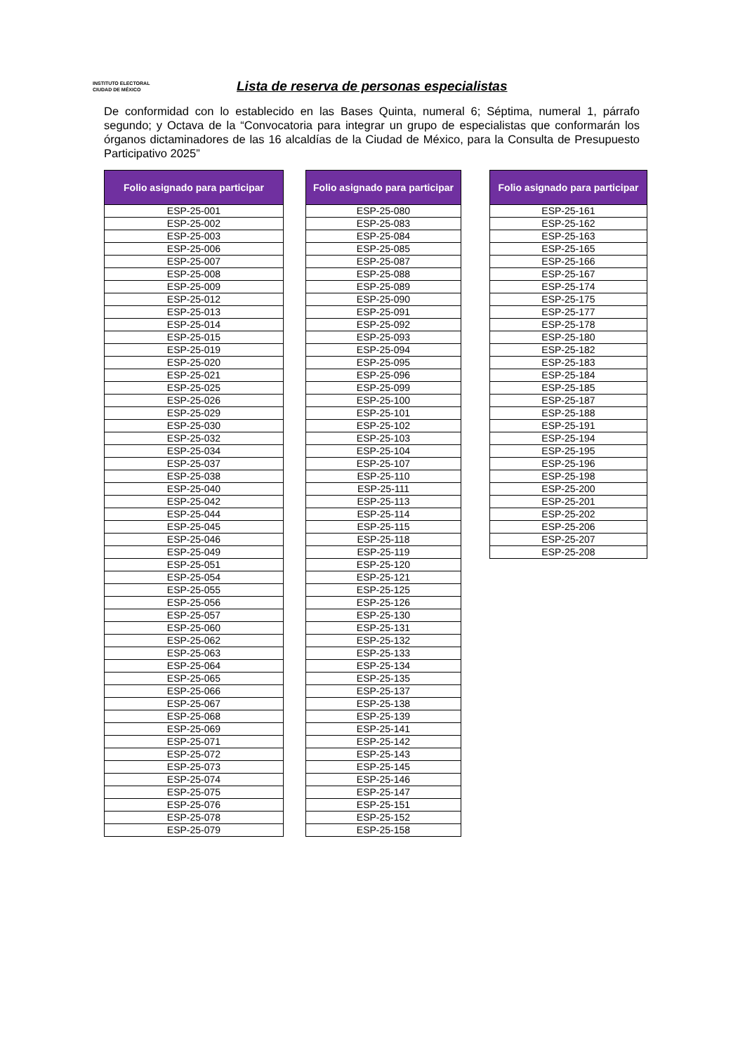INSTITUTO ELECTORAL
CIUDAD DE MÉXICO
Lista de reserva de personas especialistas
De conformidad con lo establecido en las Bases Quinta, numeral 6; Séptima, numeral 1, párrafo segundo; y Octava de la “Convocatoria para integrar un grupo de especialistas que conformarán los órganos dictaminadores de las 16 alcaldías de la Ciudad de México, para la Consulta de Presupuesto Participativo 2025”
| Folio asignado para participar |
| --- |
| ESP-25-001 |
| ESP-25-002 |
| ESP-25-003 |
| ESP-25-006 |
| ESP-25-007 |
| ESP-25-008 |
| ESP-25-009 |
| ESP-25-012 |
| ESP-25-013 |
| ESP-25-014 |
| ESP-25-015 |
| ESP-25-019 |
| ESP-25-020 |
| ESP-25-021 |
| ESP-25-025 |
| ESP-25-026 |
| ESP-25-029 |
| ESP-25-030 |
| ESP-25-032 |
| ESP-25-034 |
| ESP-25-037 |
| ESP-25-038 |
| ESP-25-040 |
| ESP-25-042 |
| ESP-25-044 |
| ESP-25-045 |
| ESP-25-046 |
| ESP-25-049 |
| ESP-25-051 |
| ESP-25-054 |
| ESP-25-055 |
| ESP-25-056 |
| ESP-25-057 |
| ESP-25-060 |
| ESP-25-062 |
| ESP-25-063 |
| ESP-25-064 |
| ESP-25-065 |
| ESP-25-066 |
| ESP-25-067 |
| ESP-25-068 |
| ESP-25-069 |
| ESP-25-071 |
| ESP-25-072 |
| ESP-25-073 |
| ESP-25-074 |
| ESP-25-075 |
| ESP-25-076 |
| ESP-25-078 |
| ESP-25-079 |
| Folio asignado para participar |
| --- |
| ESP-25-080 |
| ESP-25-083 |
| ESP-25-084 |
| ESP-25-085 |
| ESP-25-087 |
| ESP-25-088 |
| ESP-25-089 |
| ESP-25-090 |
| ESP-25-091 |
| ESP-25-092 |
| ESP-25-093 |
| ESP-25-094 |
| ESP-25-095 |
| ESP-25-096 |
| ESP-25-099 |
| ESP-25-100 |
| ESP-25-101 |
| ESP-25-102 |
| ESP-25-103 |
| ESP-25-104 |
| ESP-25-107 |
| ESP-25-110 |
| ESP-25-111 |
| ESP-25-113 |
| ESP-25-114 |
| ESP-25-115 |
| ESP-25-118 |
| ESP-25-119 |
| ESP-25-120 |
| ESP-25-121 |
| ESP-25-125 |
| ESP-25-126 |
| ESP-25-130 |
| ESP-25-131 |
| ESP-25-132 |
| ESP-25-133 |
| ESP-25-134 |
| ESP-25-135 |
| ESP-25-137 |
| ESP-25-138 |
| ESP-25-139 |
| ESP-25-141 |
| ESP-25-142 |
| ESP-25-143 |
| ESP-25-145 |
| ESP-25-146 |
| ESP-25-147 |
| ESP-25-151 |
| ESP-25-152 |
| ESP-25-158 |
| Folio asignado para participar |
| --- |
| ESP-25-161 |
| ESP-25-162 |
| ESP-25-163 |
| ESP-25-165 |
| ESP-25-166 |
| ESP-25-167 |
| ESP-25-174 |
| ESP-25-175 |
| ESP-25-177 |
| ESP-25-178 |
| ESP-25-180 |
| ESP-25-182 |
| ESP-25-183 |
| ESP-25-184 |
| ESP-25-185 |
| ESP-25-187 |
| ESP-25-188 |
| ESP-25-191 |
| ESP-25-194 |
| ESP-25-195 |
| ESP-25-196 |
| ESP-25-198 |
| ESP-25-200 |
| ESP-25-201 |
| ESP-25-202 |
| ESP-25-206 |
| ESP-25-207 |
| ESP-25-208 |